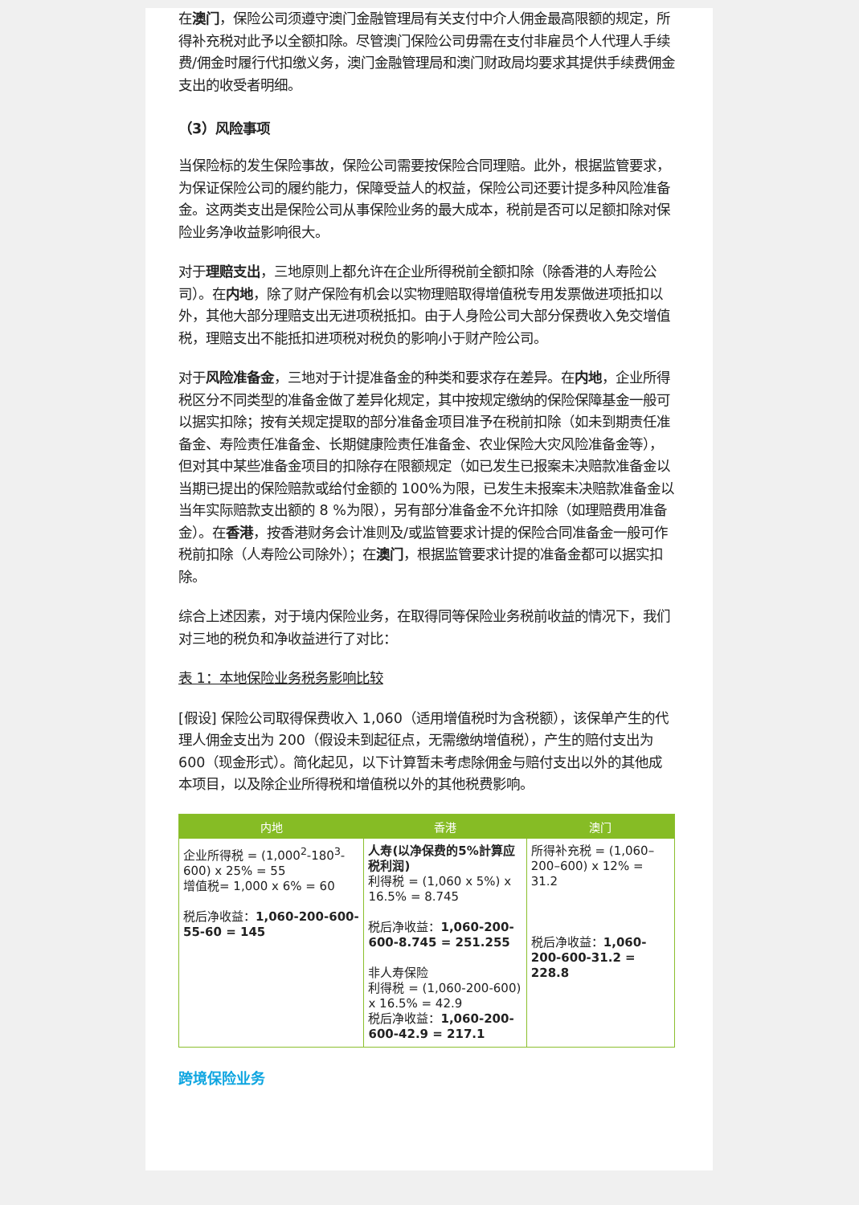在澳门，保险公司须遵守澳门金融管理局有关支付中介人佣金最高限额的规定，所得补充税对此予以全额扣除。尽管澳门保险公司毋需在支付非雇员个人代理人手续费/佣金时履行代扣缴义务，澳门金融管理局和澳门财政局均要求其提供手续费佣金支出的收受者明细。
（3）风险事项
当保险标的发生保险事故，保险公司需要按保险合同理赔。此外，根据监管要求，为保证保险公司的履约能力，保障受益人的权益，保险公司还要计提多种风险准备金。这两类支出是保险公司从事保险业务的最大成本，税前是否可以足额扣除对保险业务净收益影响很大。
对于理赔支出，三地原则上都允许在企业所得税前全额扣除（除香港的人寿险公司）。在内地，除了财产保险有机会以实物理赔取得增值税专用发票做进项抵扣以外，其他大部分理赔支出无进项税抵扣。由于人身险公司大部分保费收入免交增值税，理赔支出不能抵扣进项税对税负的影响小于财产险公司。
对于风险准备金，三地对于计提准备金的种类和要求存在差异。在内地，企业所得税区分不同类型的准备金做了差异化规定，其中按规定缴纳的保险保障基金一般可以据实扣除；按有关规定提取的部分准备金项目准予在税前扣除（如未到期责任准备金、寿险责任准备金、长期健康险责任准备金、农业保险大灾风险准备金等），但对其中某些准备金项目的扣除存在限额规定（如已发生已报案未决赔款准备金以当期已提出的保险赔款或给付金额的 100%为限，已发生未报案未决赔款准备金以当年实际赔款支出额的 8 %为限），另有部分准备金不允许扣除（如理赔费用准备金）。在香港，按香港财务会计准则及/或监管要求计提的保险合同准备金一般可作税前扣除（人寿险公司除外）；在澳门，根据监管要求计提的准备金都可以据实扣除。
综合上述因素，对于境内保险业务，在取得同等保险业务税前收益的情况下，我们对三地的税负和净收益进行了对比：
表 1：本地保险业务税务影响比较
[假设] 保险公司取得保费收入 1,060（适用增值税时为含税额），该保单产生的代理人佣金支出为 200（假设未到起征点，无需缴纳增值税），产生的赔付支出为 600（现金形式）。简化起见，以下计算暂未考虑除佣金与赔付支出以外的其他成本项目，以及除企业所得税和增值税以外的其他税费影响。
| 内地 | 香港 | 澳门 |
| --- | --- | --- |
| 企业所得税 = (1,000<sup>2</sup>-180<sup>3</sup>-600) x 25% = 55 增值税= 1,000 x 6% = 60 税后净收益： 1,060-200-600-55-60 = 145 | 人寿(以净保费的5%計算应税利润) 利得税 = (1,060 x 5%) x 16.5% = 8.745 税后净收益： 1,060-200-600-8.745 = 251.255 非人寿保险 利得税 = (1,060-200-600) x 16.5% = 42.9 税后净收益： 1,060-200-600-42.9 = 217.1 | 所得补充税 = (1,060–200–600) x 12% = 31.2 税后净收益： 1,060-200-600-31.2 = 228.8 |
跨境保险业务